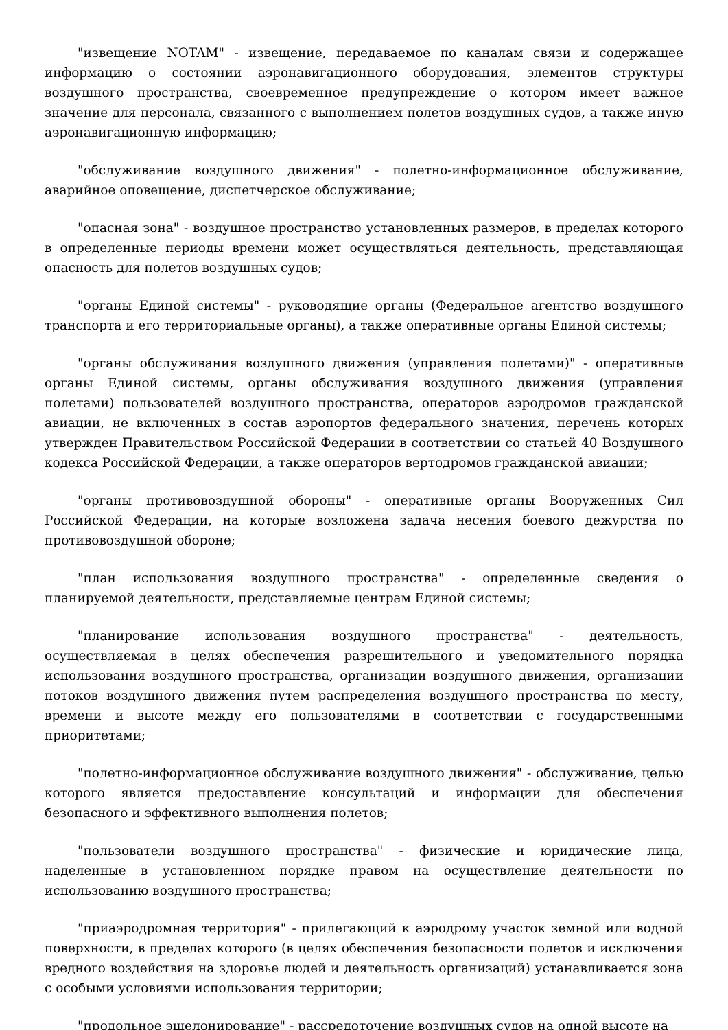"извещение NOTAM" - извещение, передаваемое по каналам связи и содержащее информацию о состоянии аэронавигационного оборудования, элементов структуры воздушного пространства, своевременное предупреждение о котором имеет важное значение для персонала, связанного с выполнением полетов воздушных судов, а также иную аэронавигационную информацию;
"обслуживание воздушного движения" - полетно-информационное обслуживание, аварийное оповещение, диспетчерское обслуживание;
"опасная зона" - воздушное пространство установленных размеров, в пределах которого в определенные периоды времени может осуществляться деятельность, представляющая опасность для полетов воздушных судов;
"органы Единой системы" - руководящие органы (Федеральное агентство воздушного транспорта и его территориальные органы), а также оперативные органы Единой системы;
"органы обслуживания воздушного движения (управления полетами)" - оперативные органы Единой системы, органы обслуживания воздушного движения (управления полетами) пользователей воздушного пространства, операторов аэродромов гражданской авиации, не включенных в состав аэропортов федерального значения, перечень которых утвержден Правительством Российской Федерации в соответствии со статьей 40 Воздушного кодекса Российской Федерации, а также операторов вертодромов гражданской авиации;
"органы противовоздушной обороны" - оперативные органы Вооруженных Сил Российской Федерации, на которые возложена задача несения боевого дежурства по противовоздушной обороне;
"план использования воздушного пространства" - определенные сведения о планируемой деятельности, представляемые центрам Единой системы;
"планирование использования воздушного пространства" - деятельность, осуществляемая в целях обеспечения разрешительного и уведомительного порядка использования воздушного пространства, организации воздушного движения, организации потоков воздушного движения путем распределения воздушного пространства по месту, времени и высоте между его пользователями в соответствии с государственными приоритетами;
"полетно-информационное обслуживание воздушного движения" - обслуживание, целью которого является предоставление консультаций и информации для обеспечения безопасного и эффективного выполнения полетов;
"пользователи воздушного пространства" - физические и юридические лица, наделенные в установленном порядке правом на осуществление деятельности по использованию воздушного пространства;
"приаэродромная территория" - прилегающий к аэродрому участок земной или водной поверхности, в пределах которого (в целях обеспечения безопасности полетов и исключения вредного воздействия на здоровье людей и деятельность организаций) устанавливается зона с особыми условиями использования территории;
"продольное эшелонирование" - рассредоточение воздушных судов на одной высоте на